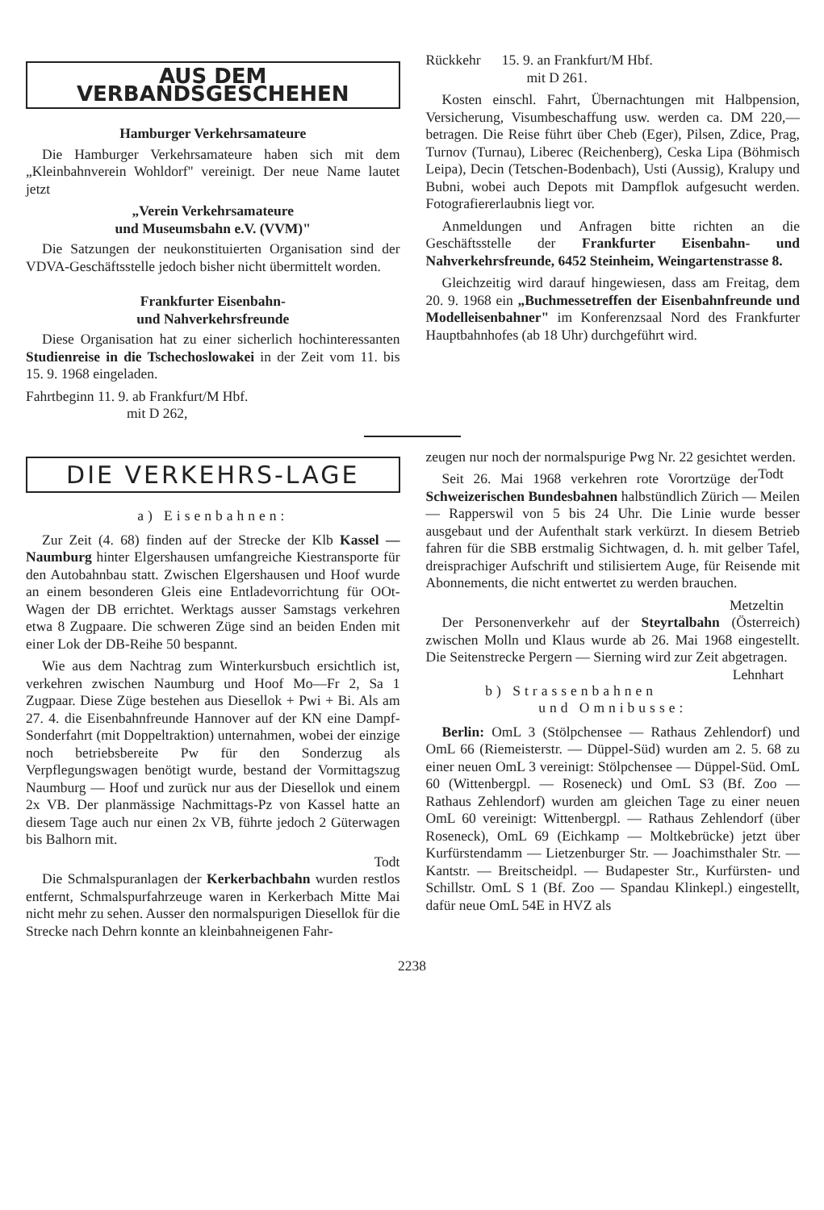AUS DEM VERBANDSGESCHEHEN
Hamburger Verkehrsamateure
Die Hamburger Verkehrsamateure haben sich mit dem „Kleinbahnverein Wohldorf" vereinigt. Der neue Name lautet jetzt
„Verein Verkehrsamateure
und Museumsbahn e.V. (VVM)"
Die Satzungen der neukonstituierten Organisation sind der VDVA-Geschäftsstelle jedoch bisher nicht übermittelt worden.
Frankfurter Eisenbahn-
und Nahverkehrsfreunde
Diese Organisation hat zu einer sicherlich hochinteressanten Studienreise in die Tschechoslowakei in der Zeit vom 11. bis 15. 9. 1968 eingeladen.
Fahrtbeginn 11. 9. ab Frankfurt/M Hbf.
mit D 262,
Rückkehr 15. 9. an Frankfurt/M Hbf.
mit D 261.
Kosten einschl. Fahrt, Übernachtungen mit Halbpension, Versicherung, Visumbeschaffung usw. werden ca. DM 220,— betragen. Die Reise führt über Cheb (Eger), Pilsen, Zdice, Prag, Turnov (Turnau), Liberec (Reichenberg), Ceska Lipa (Böhmisch Leipa), Decin (Tetschen-Bodenbach), Usti (Aussig), Kralupy und Bubni, wobei auch Depots mit Dampflok aufgesucht werden. Fotografiererlaubnis liegt vor.
Anmeldungen und Anfragen bitte richten an die Geschäftsstelle der Frankfurter Eisenbahn- und Nahverkehrsfreunde, 6452 Steinheim, Weingartenstrasse 8.
Gleichzeitig wird darauf hingewiesen, dass am Freitag, dem 20. 9. 1968 ein „Buchmessetreffen der Eisenbahnfreunde und Modelleisenbahner" im Konferenzsaal Nord des Frankfurter Hauptbahnhofes (ab 18 Uhr) durchgeführt wird.
DIE VERKEHRS-LAGE
a) Eisenbahnen:
Zur Zeit (4. 68) finden auf der Strecke der Klb Kassel — Naumburg hinter Elgershausen umfangreiche Kiestransporte für den Autobahnbau statt. Zwischen Elgershausen und Hoof wurde an einem besonderen Gleis eine Entladevorrichtung für OOt-Wagen der DB errichtet. Werktags ausser Samstags verkehren etwa 8 Zugpaare. Die schweren Züge sind an beiden Enden mit einer Lok der DB-Reihe 50 bespannt.
Wie aus dem Nachtrag zum Winterkursbuch ersichtlich ist, verkehren zwischen Naumburg und Hoof Mo—Fr 2, Sa 1 Zugpaar. Diese Züge bestehen aus Diesellok + Pwi + Bi. Als am 27. 4. die Eisenbahnfreunde Hannover auf der KN eine Dampf-Sonderfahrt (mit Doppeltraktion) unternahmen, wobei der einzige noch betriebsbereite Pw für den Sonderzug als Verpflegungswagen benötigt wurde, bestand der Vormittagszug Naumburg — Hoof und zurück nur aus der Diesellok und einem 2x VB. Der planmässige Nachmittags-Pz von Kassel hatte an diesem Tage auch nur einen 2x VB, führte jedoch 2 Güterwagen bis Balhorn mit.
Todt
Die Schmalspuranlagen der Kerkerbachbahn wurden restlos entfernt, Schmalspurfahrzeuge waren in Kerkerbach Mitte Mai nicht mehr zu sehen. Ausser den normalspurigen Diesellok für die Strecke nach Dehrn konnte an kleinbahneigenen Fahr-
zeugen nur noch der normalspurige Pwg Nr. 22 gesichtet werden. Todt
Seit 26. Mai 1968 verkehren rote Vorortzüge der Schweizerischen Bundesbahnen halbstündlich Zürich — Meilen — Rapperswil von 5 bis 24 Uhr. Die Linie wurde besser ausgebaut und der Aufenthalt stark verkürzt. In diesem Betrieb fahren für die SBB erstmalig Sichtwagen, d. h. mit gelber Tafel, dreisprachiger Aufschrift und stilisiertem Auge, für Reisende mit Abonnements, die nicht entwertet zu werden brauchen.
Metzeltin
Der Personenverkehr auf der Steyrtalbahn (Österreich) zwischen Molln und Klaus wurde ab 26. Mai 1968 eingestellt. Die Seitenstrecke Pergern — Sierning wird zur Zeit abgetragen. Lehnhart
b) Strassenbahnen
und Omnibusse:
Berlin: OmL 3 (Stölpchensee — Rathaus Zehlendorf) und OmL 66 (Riemeisterstr. — Düppel-Süd) wurden am 2. 5. 68 zu einer neuen OmL 3 vereinigt: Stölpchensee — Düppel-Süd. OmL 60 (Wittenbergpl. — Roseneck) und OmL S3 (Bf. Zoo — Rathaus Zehlendorf) wurden am gleichen Tage zu einer neuen OmL 60 vereinigt: Wittenbergpl. — Rathaus Zehlendorf (über Roseneck), OmL 69 (Eichkamp — Moltkebrücke) jetzt über Kurfürstendamm — Lietzenburger Str. — Joachimsthaler Str. — Kantstr. — Breitscheidpl. — Budapester Str., Kurfürsten- und Schillstr. OmL S 1 (Bf. Zoo — Spandau Klinkepl.) eingestellt, dafür neue OmL 54E in HVZ als
2238